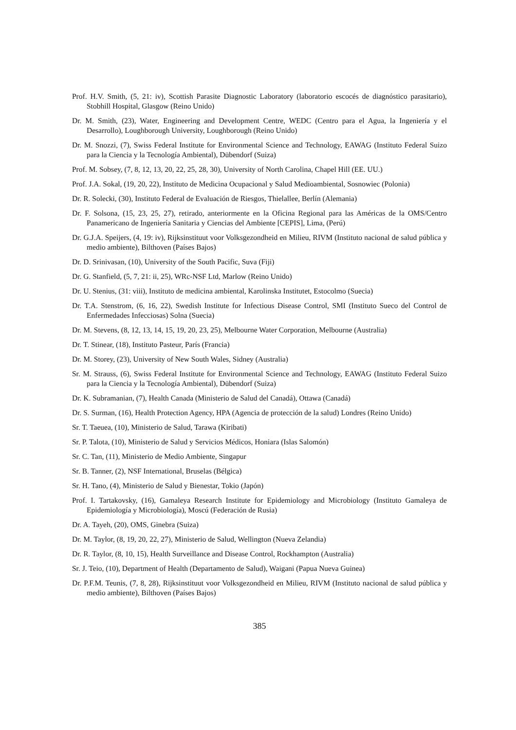Prof. H.V. Smith, (5, 21: iv), Scottish Parasite Diagnostic Laboratory (laboratorio escocés de diagnóstico parasitario), Stobhill Hospital, Glasgow (Reino Unido)
Dr. M. Smith, (23), Water, Engineering and Development Centre, WEDC (Centro para el Agua, la Ingeniería y el Desarrollo), Loughborough University, Loughborough (Reino Unido)
Dr. M. Snozzi, (7), Swiss Federal Institute for Environmental Science and Technology, EAWAG (Instituto Federal Suizo para la Ciencia y la Tecnología Ambiental), Dübendorf (Suiza)
Prof. M. Sobsey, (7, 8, 12, 13, 20, 22, 25, 28, 30), University of North Carolina, Chapel Hill (EE. UU.)
Prof. J.A. Sokal, (19, 20, 22), Instituto de Medicina Ocupacional y Salud Medioambiental, Sosnowiec (Polonia)
Dr. R. Solecki, (30), Instituto Federal de Evaluación de Riesgos, Thielallee, Berlín (Alemania)
Dr. F. Solsona, (15, 23, 25, 27), retirado, anteriormente en la Oficina Regional para las Américas de la OMS/Centro Panamericano de Ingeniería Sanitaria y Ciencias del Ambiente [CEPIS], Lima, (Perú)
Dr. G.J.A. Speijers, (4, 19: iv), Rijksinstituut voor Volksgezondheid en Milieu, RIVM (Instituto nacional de salud pública y medio ambiente), Bilthoven (Países Bajos)
Dr. D. Srinivasan, (10), University of the South Pacific, Suva (Fiji)
Dr. G. Stanfield, (5, 7, 21: ii, 25), WRc-NSF Ltd, Marlow (Reino Unido)
Dr. U. Stenius, (31: viii), Instituto de medicina ambiental, Karolinska Institutet, Estocolmo (Suecia)
Dr. T.A. Stenstrom, (6, 16, 22), Swedish Institute for Infectious Disease Control, SMI (Instituto Sueco del Control de Enfermedades Infecciosas) Solna (Suecia)
Dr. M. Stevens, (8, 12, 13, 14, 15, 19, 20, 23, 25), Melbourne Water Corporation, Melbourne (Australia)
Dr. T. Stinear, (18), Instituto Pasteur, París (Francia)
Dr. M. Storey, (23), University of New South Wales, Sidney (Australia)
Sr. M. Strauss, (6), Swiss Federal Institute for Environmental Science and Technology, EAWAG (Instituto Federal Suizo para la Ciencia y la Tecnología Ambiental), Dübendorf (Suiza)
Dr. K. Subramanian, (7), Health Canada (Ministerio de Salud del Canadá), Ottawa (Canadá)
Dr. S. Surman, (16), Health Protection Agency, HPA (Agencia de protección de la salud) Londres (Reino Unido)
Sr. T. Taeuea, (10), Ministerio de Salud, Tarawa (Kiribati)
Sr. P. Talota, (10), Ministerio de Salud y Servicios Médicos, Honiara (Islas Salomón)
Sr. C. Tan, (11), Ministerio de Medio Ambiente, Singapur
Sr. B. Tanner, (2), NSF International, Bruselas (Bélgica)
Sr. H. Tano, (4), Ministerio de Salud y Bienestar, Tokio (Japón)
Prof. I. Tartakovsky, (16), Gamaleya Research Institute for Epidemiology and Microbiology (Instituto Gamaleya de Epidemiología y Microbiología), Moscú (Federación de Rusia)
Dr. A. Tayeh, (20), OMS, Ginebra (Suiza)
Dr. M. Taylor, (8, 19, 20, 22, 27), Ministerio de Salud, Wellington (Nueva Zelandia)
Dr. R. Taylor, (8, 10, 15), Health Surveillance and Disease Control, Rockhampton (Australia)
Sr. J. Teio, (10), Department of Health (Departamento de Salud), Waigani (Papua Nueva Guinea)
Dr. P.F.M. Teunis, (7, 8, 28), Rijksinstituut voor Volksgezondheid en Milieu, RIVM (Instituto nacional de salud pública y medio ambiente), Bilthoven (Países Bajos)
385